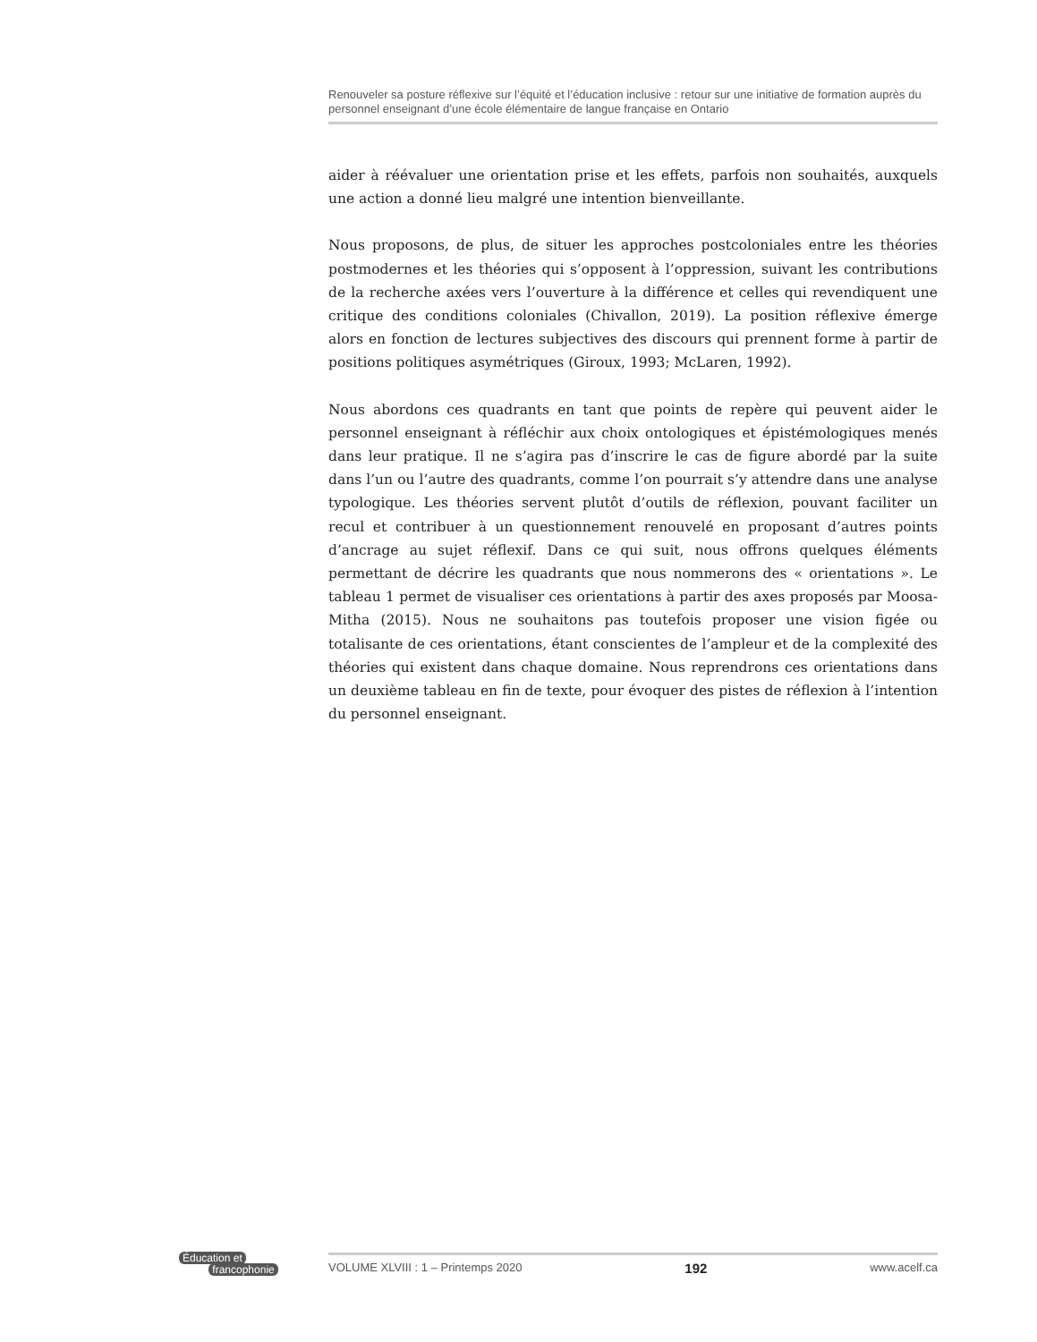Renouveler sa posture réflexive sur l’équité et l’éducation inclusive : retour sur une initiative de formation auprès du personnel enseignant d’une école élémentaire de langue française en Ontario
aider à réévaluer une orientation prise et les effets, parfois non souhaités, auxquels une action a donné lieu malgré une intention bienveillante.
Nous proposons, de plus, de situer les approches postcoloniales entre les théories postmodernes et les théories qui s’opposent à l’oppression, suivant les contributions de la recherche axées vers l’ouverture à la différence et celles qui revendiquent une critique des conditions coloniales (Chivallon, 2019). La position réflexive émerge alors en fonction de lectures subjectives des discours qui prennent forme à partir de positions politiques asymétriques (Giroux, 1993; McLaren, 1992).
Nous abordons ces quadrants en tant que points de repère qui peuvent aider le personnel enseignant à réfléchir aux choix ontologiques et épistémologiques menés dans leur pratique. Il ne s’agira pas d’inscrire le cas de figure abordé par la suite dans l’un ou l’autre des quadrants, comme l’on pourrait s’y attendre dans une analyse typologique. Les théories servent plutôt d’outils de réflexion, pouvant faciliter un recul et contribuer à un questionnement renouvelé en proposant d’autres points d’ancrage au sujet réflexif. Dans ce qui suit, nous offrons quelques éléments permettant de décrire les quadrants que nous nommerons des « orientations ». Le tableau 1 permet de visualiser ces orientations à partir des axes proposés par Moosa-Mitha (2015). Nous ne souhaitons pas toutefois proposer une vision figée ou totalisante de ces orientations, étant conscientes de l’ampleur et de la complexité des théories qui existent dans chaque domaine. Nous reprendrons ces orientations dans un deuxième tableau en fin de texte, pour évoquer des pistes de réflexion à l’intention du personnel enseignant.
Éducation et
francophonie
VOLUME XLVIII : 1 – Printemps 2020 192 www.acelf.ca